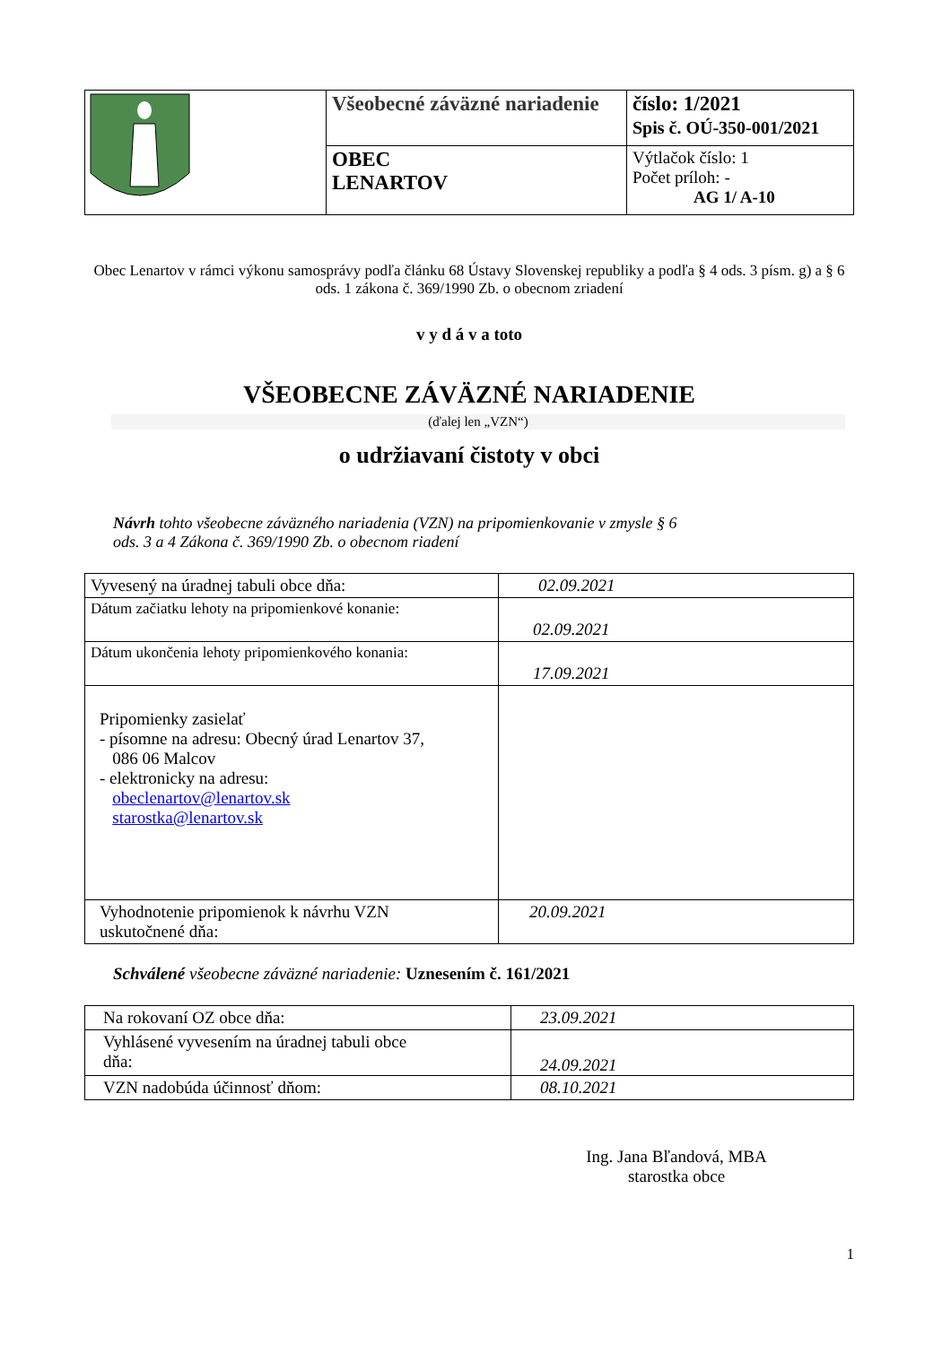| | Všeobecné záväzné nariadenie | číslo: 1/2021 Spis č. OÚ-350-001/2021 |
| | OBEC LENARTOV | Výtlačok číslo: 1 Počet príloh: - AG 1/ A-10 |
Obec Lenartov v rámci výkonu samosprávy podľa článku 68 Ústavy Slovenskej republiky a podľa § 4 ods. 3 písm. g) a § 6 ods. 1 zákona č. 369/1990 Zb. o obecnom zriadení
v y d á v a toto
VŠEOBECNE ZÁVÄZNÉ NARIADENIE
(ďalej len „VZN“)
o udržiavaní čistoty v obci
Návrh tohto všeobecne záväzného nariadenia (VZN) na pripomienkovanie v zmysle § 6
ods. 3 a 4 Zákona č. 369/1990 Zb. o obecnom riadení
| Vyvesený na úradnej tabuli obce dňa: | 02.09.2021 |
| Dátum začiatku lehoty na pripomienkové konanie: | 02.09.2021 |
| Dátum ukončenia lehoty pripomienkového konania: | 17.09.2021 |
| Pripomienky zasielať - písomne na adresu: Obecný úrad Lenartov 37, 086 06 Malcov - elektronicky na adresu: obeclenartov@lenartov.sk starostka@lenartov.sk | |
| Vyhodnotenie pripomienok k návrhu VZN uskutočnené dňa: | 20.09.2021 |
Schválené všeobecne záväzné nariadenie: Uznesením č. 161/2021
| Na rokovaní OZ obce dňa: | 23.09.2021 |
| Vyhlásené vyvesením na úradnej tabuli obce dňa: | 24.09.2021 |
| VZN nadobúda účinnosť dňom: | 08.10.2021 |
Ing. Jana Bľandová, MBA
starostka obce
1